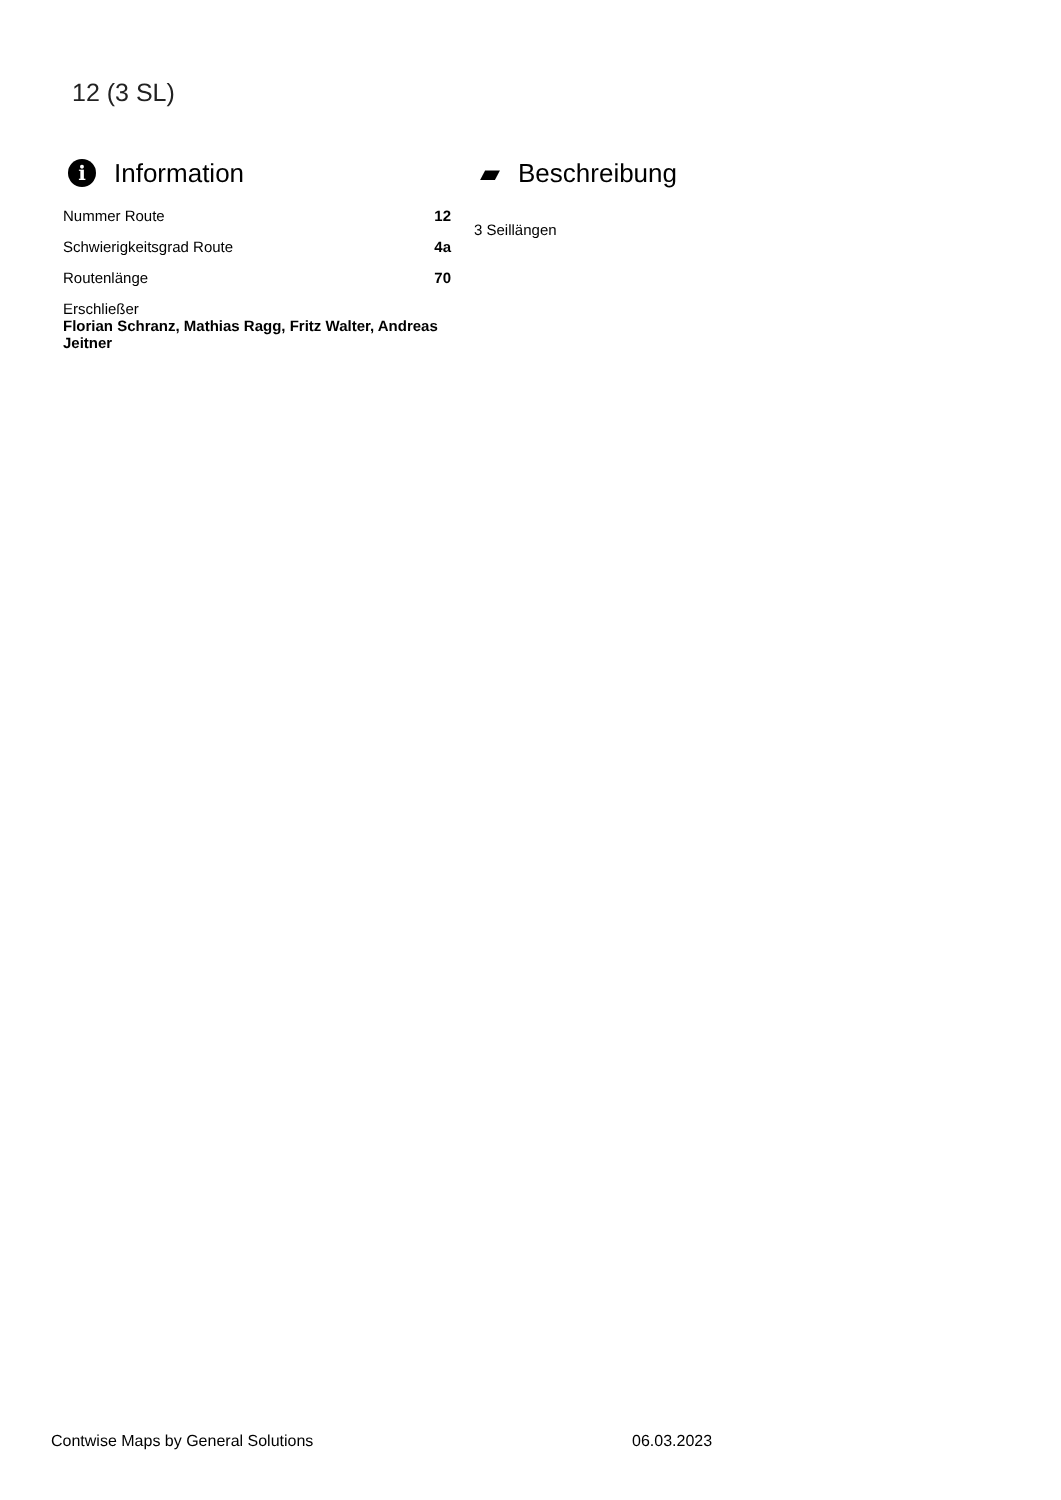12 (3 SL)
i Information
| Nummer Route | 12 |
| Schwierigkeitsgrad Route | 4a |
| Routenlänge | 70 |
| Erschließer Florian Schranz, Mathias Ragg, Fritz Walter, Andreas Jeitner | |
▰ Beschreibung
3 Seillängen
Contwise Maps by General Solutions
06.03.2023